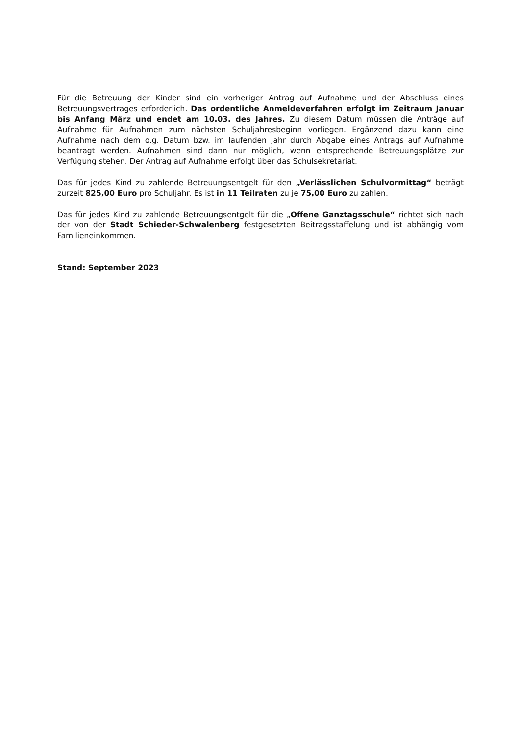Für die Betreuung der Kinder sind ein vorheriger Antrag auf Aufnahme und der Abschluss eines Betreuungsvertrages erforderlich. Das ordentliche Anmeldeverfahren erfolgt im Zeitraum Januar bis Anfang März und endet am 10.03. des Jahres. Zu diesem Datum müssen die Anträge auf Aufnahme für Aufnahmen zum nächsten Schuljahresbeginn vorliegen. Ergänzend dazu kann eine Aufnahme nach dem o.g. Datum bzw. im laufenden Jahr durch Abgabe eines Antrags auf Aufnahme beantragt werden. Aufnahmen sind dann nur möglich, wenn entsprechende Betreuungsplätze zur Verfügung stehen. Der Antrag auf Aufnahme erfolgt über das Schulsekretariat.
Das für jedes Kind zu zahlende Betreuungsentgelt für den „Verlässlichen Schulvormittag“ beträgt zurzeit 825,00 Euro pro Schuljahr. Es ist in 11 Teilraten zu je 75,00 Euro zu zahlen.
Das für jedes Kind zu zahlende Betreuungsentgelt für die „Offene Ganztagsschule“ richtet sich nach der von der Stadt Schieder-Schwalenberg festgesetzten Beitragsstaffelung und ist abhängig vom Familieneinkommen.
Stand: September 2023